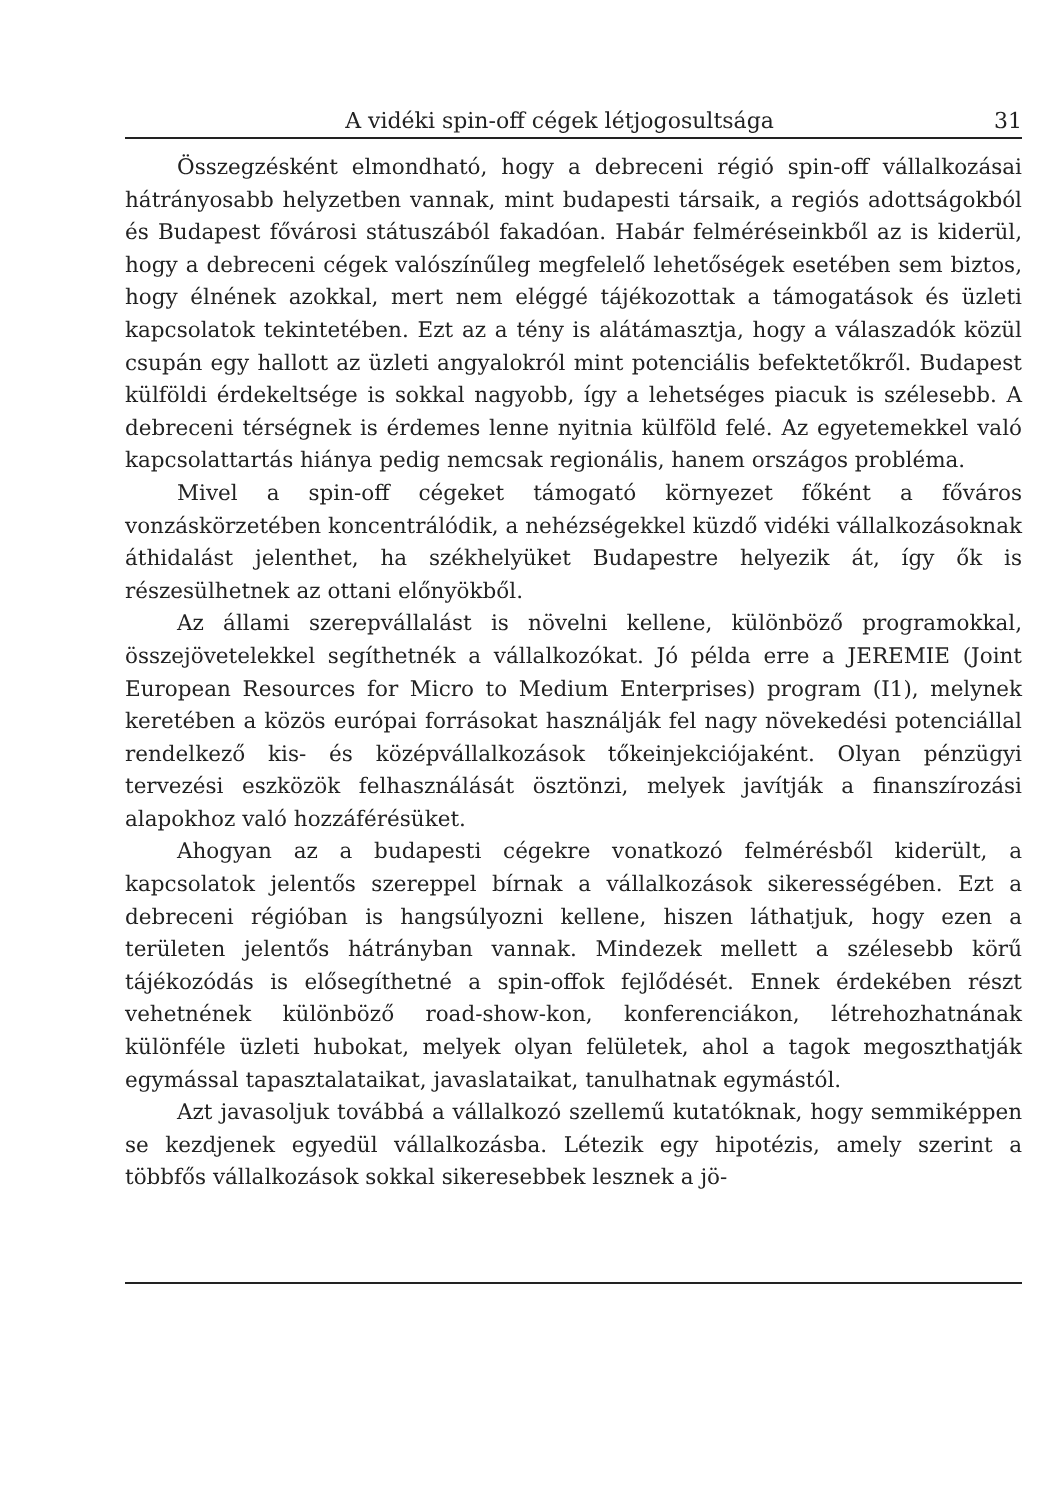A vidéki spin-off cégek létjogosultsága 31
Összegzésként elmondható, hogy a debreceni régió spin-off vállalkozásai hátrányosabb helyzetben vannak, mint budapesti társaik, a regiós adottságokból és Budapest fővárosi státuszából fakadóan. Habár felméréseinkből az is kiderül, hogy a debreceni cégek valószínűleg megfelelő lehetőségek esetében sem biztos, hogy élnének azokkal, mert nem eléggé tájékozottak a támogatások és üzleti kapcsolatok tekintetében. Ezt az a tény is alátámasztja, hogy a válaszadók közül csupán egy hallott az üzleti angyalokról mint potenciális befektetőkről. Budapest külföldi érdekeltsége is sokkal nagyobb, így a lehetséges piacuk is szélesebb. A debreceni térségnek is érdemes lenne nyitnia külföld felé. Az egyetemekkel való kapcsolattartás hiánya pedig nemcsak regionális, hanem országos probléma.
Mivel a spin-off cégeket támogató környezet főként a főváros vonzáskörzetében koncentrálódik, a nehézségekkel küzdő vidéki vállalkozásoknak áthidalást jelenthet, ha székhelyüket Budapestre helyezik át, így ők is részesülhetnek az ottani előnyökből.
Az állami szerepvállalást is növelni kellene, különböző programokkal, összejövetelekkel segíthetnék a vállalkozókat. Jó példa erre a JEREMIE (Joint European Resources for Micro to Medium Enterprises) program (I1), melynek keretében a közös európai forrásokat használják fel nagy növekedési potenciállal rendelkező kis- és középvállalkozások tőkeinjekciójaként. Olyan pénzügyi tervezési eszközök felhasználását ösztönzi, melyek javítják a finanszírozási alapokhoz való hozzáférésüket.
Ahogyan az a budapesti cégekre vonatkozó felmérésből kiderült, a kapcsolatok jelentős szereppel bírnak a vállalkozások sikerességében. Ezt a debreceni régióban is hangsúlyozni kellene, hiszen láthatjuk, hogy ezen a területen jelentős hátrányban vannak. Mindezek mellett a szélesebb körű tájékozódás is elősegíthetné a spin-offok fejlődését. Ennek érdekében részt vehetnének különböző road-show-kon, konferenciákon, létrehozhatnának különféle üzleti hubokat, melyek olyan felületek, ahol a tagok megoszthatják egymással tapasztalataikat, javaslataikat, tanulhatnak egymástól.
Azt javasoljuk továbbá a vállalkozó szellemű kutatóknak, hogy semmiképpen se kezdjenek egyedül vállalkozásba. Létezik egy hipotézis, amely szerint a többfős vállalkozások sokkal sikeresebbek lesznek a jö-